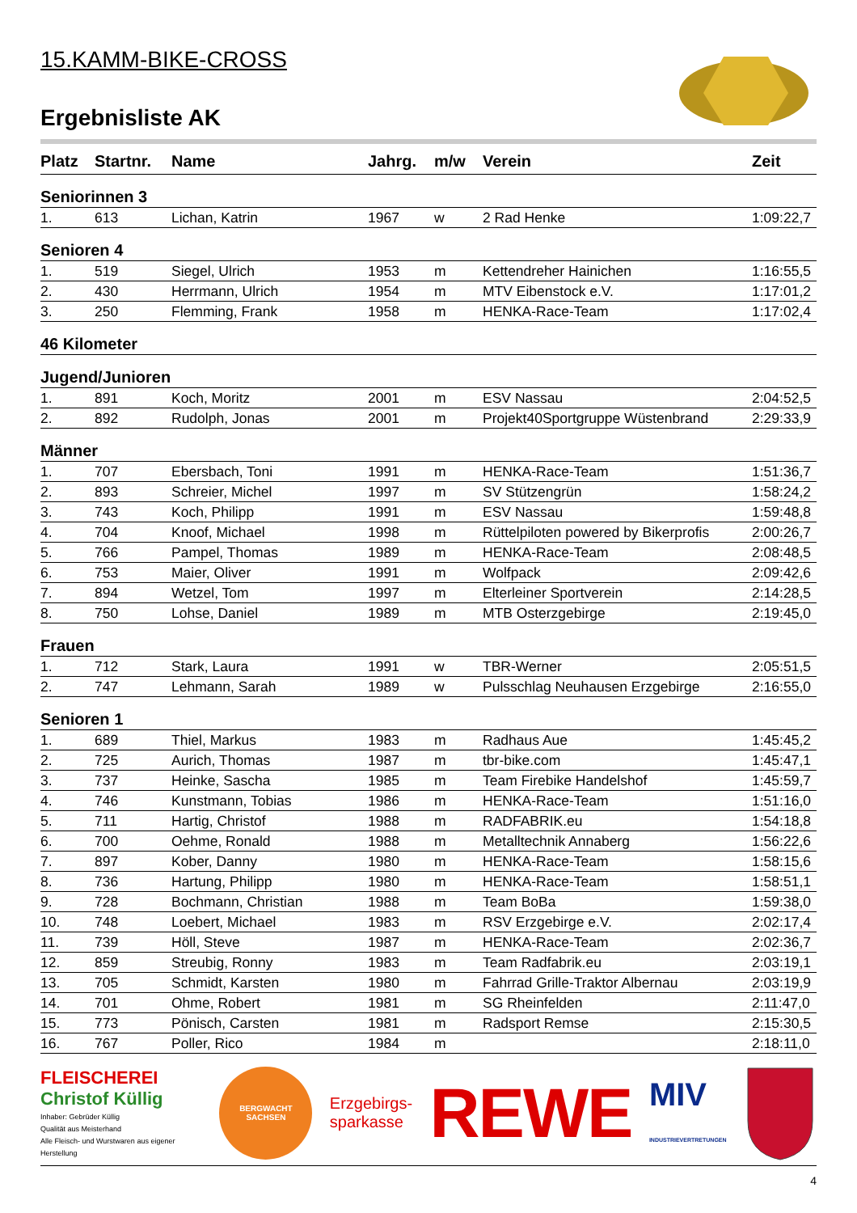15.KAMM-BIKE-CROSS
Ergebnisliste AK
| Platz | Startnr. | Name | Jahrg. | m/w | Verein | Zeit |
| --- | --- | --- | --- | --- | --- | --- |
| Seniorinnen 3 | | | | | | |
| 1. | 613 | Lichan, Katrin | 1967 | w | 2 Rad Henke | 1:09:22,7 |
| Senioren 4 | | | | | | |
| 1. | 519 | Siegel, Ulrich | 1953 | m | Kettendreher Hainichen | 1:16:55,5 |
| 2. | 430 | Herrmann, Ulrich | 1954 | m | MTV Eibenstock e.V. | 1:17:01,2 |
| 3. | 250 | Flemming, Frank | 1958 | m | HENKA-Race-Team | 1:17:02,4 |
| 46 Kilometer | | | | | | |
| Jugend/Junioren | | | | | | |
| 1. | 891 | Koch, Moritz | 2001 | m | ESV Nassau | 2:04:52,5 |
| 2. | 892 | Rudolph, Jonas | 2001 | m | Projekt40Sportgruppe Wüstenbrand | 2:29:33,9 |
| Männer | | | | | | |
| 1. | 707 | Ebersbach, Toni | 1991 | m | HENKA-Race-Team | 1:51:36,7 |
| 2. | 893 | Schreier, Michel | 1997 | m | SV Stützengrün | 1:58:24,2 |
| 3. | 743 | Koch, Philipp | 1991 | m | ESV Nassau | 1:59:48,8 |
| 4. | 704 | Knoof, Michael | 1998 | m | Rüttelpiloten powered by Bikerprofis | 2:00:26,7 |
| 5. | 766 | Pampel, Thomas | 1989 | m | HENKA-Race-Team | 2:08:48,5 |
| 6. | 753 | Maier, Oliver | 1991 | m | Wolfpack | 2:09:42,6 |
| 7. | 894 | Wetzel, Tom | 1997 | m | Elterleiner Sportverein | 2:14:28,5 |
| 8. | 750 | Lohse, Daniel | 1989 | m | MTB Osterzgebirge | 2:19:45,0 |
| Frauen | | | | | | |
| 1. | 712 | Stark, Laura | 1991 | w | TBR-Werner | 2:05:51,5 |
| 2. | 747 | Lehmann, Sarah | 1989 | w | Pulsschlag Neuhausen Erzgebirge | 2:16:55,0 |
| Senioren 1 | | | | | | |
| 1. | 689 | Thiel, Markus | 1983 | m | Radhaus Aue | 1:45:45,2 |
| 2. | 725 | Aurich, Thomas | 1987 | m | tbr-bike.com | 1:45:47,1 |
| 3. | 737 | Heinke, Sascha | 1985 | m | Team Firebike Handelshof | 1:45:59,7 |
| 4. | 746 | Kunstmann, Tobias | 1986 | m | HENKA-Race-Team | 1:51:16,0 |
| 5. | 711 | Hartig, Christof | 1988 | m | RADFABRIK.eu | 1:54:18,8 |
| 6. | 700 | Oehme, Ronald | 1988 | m | Metalltechnik Annaberg | 1:56:22,6 |
| 7. | 897 | Kober, Danny | 1980 | m | HENKA-Race-Team | 1:58:15,6 |
| 8. | 736 | Hartung, Philipp | 1980 | m | HENKA-Race-Team | 1:58:51,1 |
| 9. | 728 | Bochmann, Christian | 1988 | m | Team BoBa | 1:59:38,0 |
| 10. | 748 | Loebert, Michael | 1983 | m | RSV Erzgebirge e.V. | 2:02:17,4 |
| 11. | 739 | Höll, Steve | 1987 | m | HENKA-Race-Team | 2:02:36,7 |
| 12. | 859 | Streubig, Ronny | 1983 | m | Team Radfabrik.eu | 2:03:19,1 |
| 13. | 705 | Schmidt, Karsten | 1980 | m | Fahrrad Grille-Traktor Albernau | 2:03:19,9 |
| 14. | 701 | Ohme, Robert | 1981 | m | SG Rheinfelden | 2:11:47,0 |
| 15. | 773 | Pönisch, Carsten | 1981 | m | Radsport Remse | 2:15:30,5 |
| 16. | 767 | Poller, Rico | 1984 | m | | 2:18:11,0 |
FLEISCHEREI
Christof Küllig
Inhaber: Gebrüder Küllig
Qualität aus Meisterhand
Alle Fleisch- und Wurstwaren aus eigener Herstellung
BERGWACHT
SACHSEN
Erzgebirgs-
sparkasse
REWE
MIV
INDUSTRIEVERTRETUNGEN
4